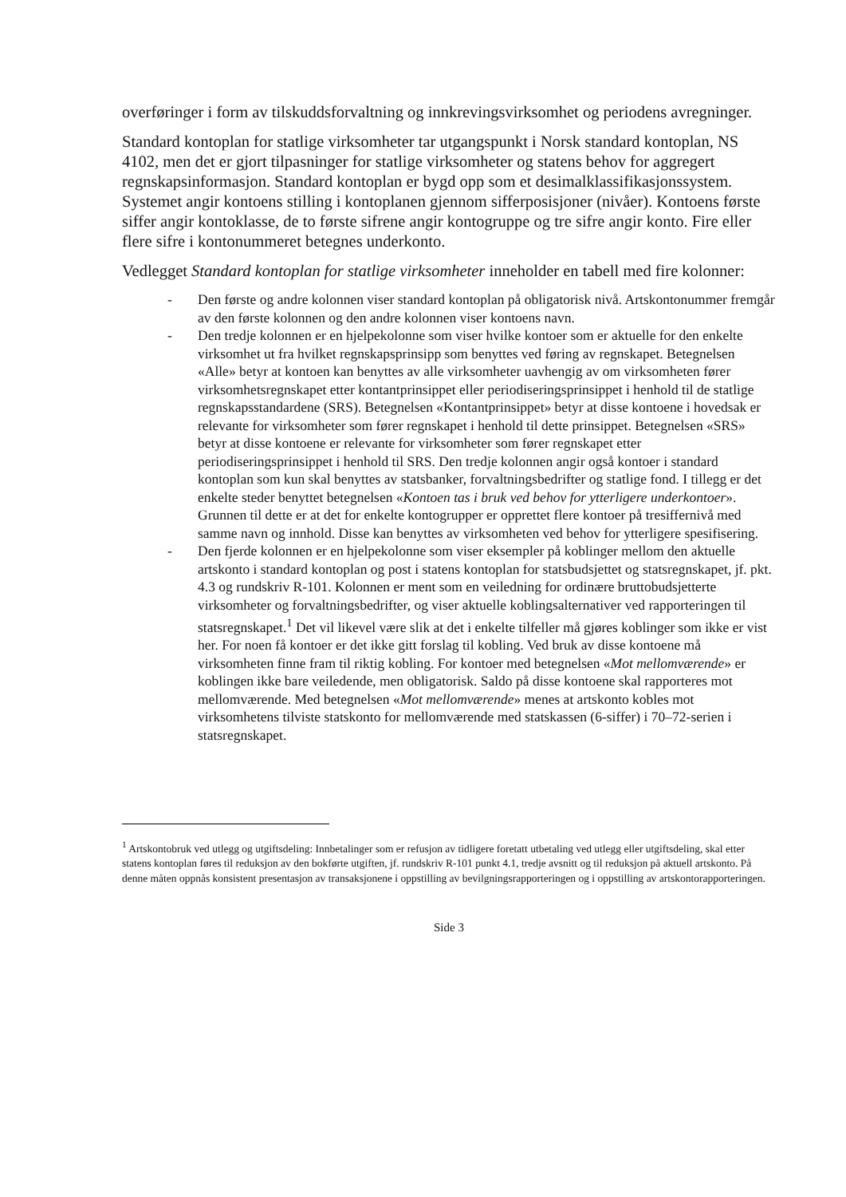overføringer i form av tilskuddsforvaltning og innkrevingsvirksomhet og periodens avregninger.
Standard kontoplan for statlige virksomheter tar utgangspunkt i Norsk standard kontoplan, NS 4102, men det er gjort tilpasninger for statlige virksomheter og statens behov for aggregert regnskapsinformasjon. Standard kontoplan er bygd opp som et desimalklassifikasjonssystem. Systemet angir kontoens stilling i kontoplanen gjennom sifferposisjoner (nivåer). Kontoens første siffer angir kontoklasse, de to første sifrene angir kontogruppe og tre sifre angir konto. Fire eller flere sifre i kontonummeret betegnes underkonto.
Vedlegget Standard kontoplan for statlige virksomheter inneholder en tabell med fire kolonner:
- Den første og andre kolonnen viser standard kontoplan på obligatorisk nivå. Artskontonummer fremgår av den første kolonnen og den andre kolonnen viser kontoens navn.
- Den tredje kolonnen er en hjelpekolonne som viser hvilke kontoer som er aktuelle for den enkelte virksomhet ut fra hvilket regnskapsprinsipp som benyttes ved føring av regnskapet. Betegnelsen «Alle» betyr at kontoen kan benyttes av alle virksomheter uavhengig av om virksomheten fører virksomhetsregnskapet etter kontantprinsippet eller periodiseringsprinsippet i henhold til de statlige regnskapsstandardene (SRS). Betegnelsen «Kontantprinsippet» betyr at disse kontoene i hovedsak er relevante for virksomheter som fører regnskapet i henhold til dette prinsippet. Betegnelsen «SRS» betyr at disse kontoene er relevante for virksomheter som fører regnskapet etter periodiseringsprinsippet i henhold til SRS. Den tredje kolonnen angir også kontoer i standard kontoplan som kun skal benyttes av statsbanker, forvaltningsbedrifter og statlige fond. I tillegg er det enkelte steder benyttet betegnelsen «Kontoen tas i bruk ved behov for ytterligere underkontoer». Grunnen til dette er at det for enkelte kontogrupper er opprettet flere kontoer på tresiffernivå med samme navn og innhold. Disse kan benyttes av virksomheten ved behov for ytterligere spesifisering.
- Den fjerde kolonnen er en hjelpekolonne som viser eksempler på koblinger mellom den aktuelle artskonto i standard kontoplan og post i statens kontoplan for statsbudsjettet og statsregnskapet, jf. pkt. 4.3 og rundskriv R-101. Kolonnen er ment som en veiledning for ordinære bruttobudsjetterte virksomheter og forvaltningsbedrifter, og viser aktuelle koblingsalternativer ved rapporteringen til statsregnskapet.<sup>1</sup> Det vil likevel være slik at det i enkelte tilfeller må gjøres koblinger som ikke er vist her. For noen få kontoer er det ikke gitt forslag til kobling. Ved bruk av disse kontoene må virksomheten finne fram til riktig kobling. For kontoer med betegnelsen «Mot mellomværende» er koblingen ikke bare veiledende, men obligatorisk. Saldo på disse kontoene skal rapporteres mot mellomværende. Med betegnelsen «Mot mellomværende» menes at artskonto kobles mot virksomhetens tilviste statskonto for mellomværende med statskassen (6-siffer) i 70–72-serien i statsregnskapet.
<sup>1</sup> Artskontobruk ved utlegg og utgiftsdeling: Innbetalinger som er refusjon av tidligere foretatt utbetaling ved utlegg eller utgiftsdeling, skal etter statens kontoplan føres til reduksjon av den bokførte utgiften, jf. rundskriv R-101 punkt 4.1, tredje avsnitt og til reduksjon på aktuell artskonto. På denne måten oppnås konsistent presentasjon av transaksjonene i oppstilling av bevilgningsrapporteringen og i oppstilling av artskontorapporteringen.
Side 3